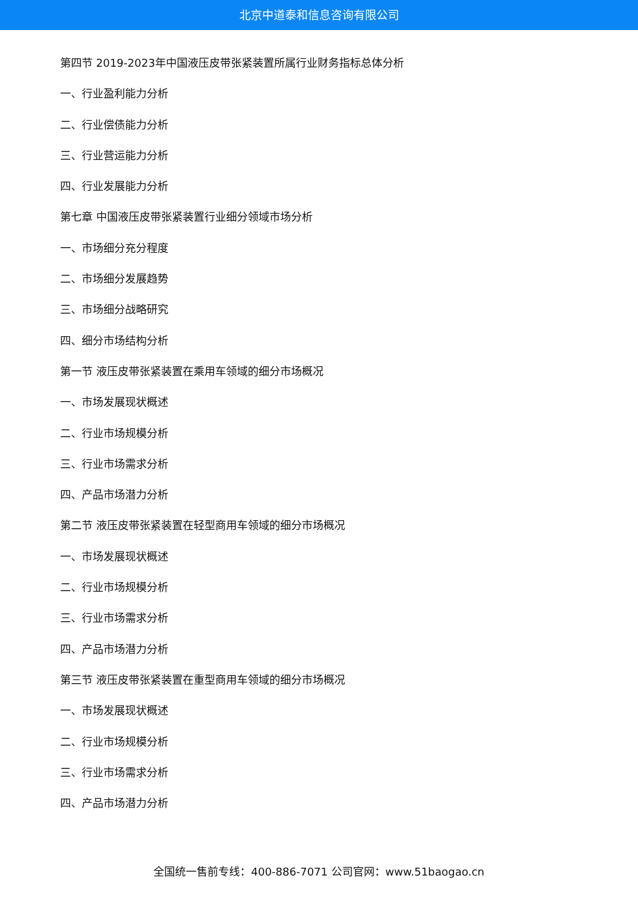北京中道泰和信息咨询有限公司
第四节 2019-2023年中国液压皮带张紧装置所属行业财务指标总体分析
一、行业盈利能力分析
二、行业偿债能力分析
三、行业营运能力分析
四、行业发展能力分析
第七章 中国液压皮带张紧装置行业细分领域市场分析
一、市场细分充分程度
二、市场细分发展趋势
三、市场细分战略研究
四、细分市场结构分析
第一节 液压皮带张紧装置在乘用车领域的细分市场概况
一、市场发展现状概述
二、行业市场规模分析
三、行业市场需求分析
四、产品市场潜力分析
第二节 液压皮带张紧装置在轻型商用车领域的细分市场概况
一、市场发展现状概述
二、行业市场规模分析
三、行业市场需求分析
四、产品市场潜力分析
第三节 液压皮带张紧装置在重型商用车领域的细分市场概况
一、市场发展现状概述
二、行业市场规模分析
三、行业市场需求分析
四、产品市场潜力分析
全国统一售前专线：400-886-7071 公司官网：www.51baogao.cn